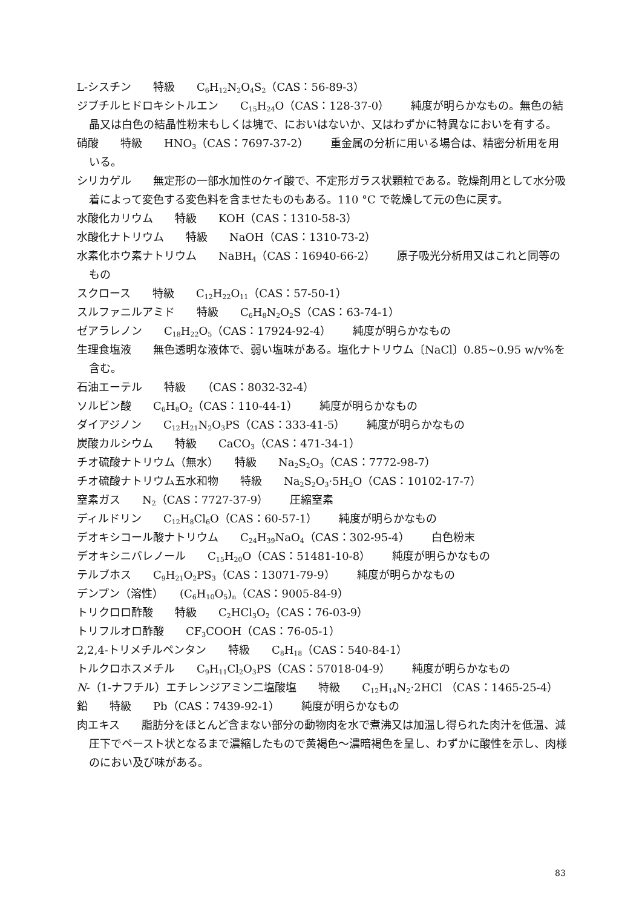L-シスチン　　特級　　C<sub>6</sub>H<sub>12</sub>N<sub>2</sub>O<sub>4</sub>S<sub>2</sub>（CAS：56-89-3）
ジブチルヒドロキシトルエン　　C<sub>15</sub>H<sub>24</sub>O（CAS：128-37-0）　　純度が明らかなもの。無色の結晶又は白色の結晶性粉末もしくは塊で、においはないか、又はわずかに特異なにおいを有する。
硝酸　　特級　　HNO<sub>3</sub>（CAS：7697-37-2）　　重金属の分析に用いる場合は、精密分析用を用いる。
シリカゲル　　無定形の一部水加性のケイ酸で、不定形ガラス状顆粒である。乾燥剤用として水分吸着によって変色する変色料を含ませたものもある。110 °C で乾燥して元の色に戻す。
水酸化カリウム　　特級　　KOH（CAS：1310-58-3）
水酸化ナトリウム　　特級　　NaOH（CAS：1310-73-2）
水素化ホウ素ナトリウム　　NaBH<sub>4</sub>（CAS：16940-66-2）　　原子吸光分析用又はこれと同等のもの
スクロース　　特級　　C<sub>12</sub>H<sub>22</sub>O<sub>11</sub>（CAS：57-50-1）
スルファニルアミド　　特級　　C<sub>6</sub>H<sub>8</sub>N<sub>2</sub>O<sub>2</sub>S（CAS：63-74-1）
ゼアラレノン　　C<sub>18</sub>H<sub>22</sub>O<sub>5</sub>（CAS：17924-92-4）　　純度が明らかなもの
生理食塩液　　無色透明な液体で、弱い塩味がある。塩化ナトリウム〔NaCl〕0.85~0.95 w/v%を含む。
石油エーテル　　特級　　（CAS：8032-32-4）
ソルビン酸　　C<sub>6</sub>H<sub>8</sub>O<sub>2</sub>（CAS：110-44-1）　　純度が明らかなもの
ダイアジノン　　C<sub>12</sub>H<sub>21</sub>N<sub>2</sub>O<sub>3</sub>PS（CAS：333-41-5）　　純度が明らかなもの
炭酸カルシウム　　特級　　CaCO<sub>3</sub>（CAS：471-34-1）
チオ硫酸ナトリウム（無水）　　特級　　Na<sub>2</sub>S<sub>2</sub>O<sub>3</sub>（CAS：7772-98-7）
チオ硫酸ナトリウム五水和物　　特級　　Na<sub>2</sub>S<sub>2</sub>O<sub>3</sub>·5H<sub>2</sub>O（CAS：10102-17-7）
窒素ガス　　N<sub>2</sub>（CAS：7727-37-9）　　圧縮窒素
ディルドリン　　C<sub>12</sub>H<sub>8</sub>Cl<sub>6</sub>O（CAS：60-57-1）　　純度が明らかなもの
デオキシコール酸ナトリウム　　C<sub>24</sub>H<sub>39</sub>NaO<sub>4</sub>（CAS：302-95-4）　　白色粉末
デオキシニバレノール　　C<sub>15</sub>H<sub>20</sub>O（CAS：51481-10-8）　　純度が明らかなもの
テルブホス　　C<sub>9</sub>H<sub>21</sub>O<sub>2</sub>PS<sub>3</sub>（CAS：13071-79-9）　　純度が明らかなもの
デンプン（溶性）　　(C<sub>6</sub>H<sub>10</sub>O<sub>5</sub>)<sub>n</sub>（CAS：9005-84-9）
トリクロロ酢酸　　特級　　C<sub>2</sub>HCl<sub>3</sub>O<sub>2</sub>（CAS：76-03-9）
トリフルオロ酢酸　　CF<sub>3</sub>COOH（CAS：76-05-1）
2,2,4-トリメチルペンタン　　特級　　C<sub>8</sub>H<sub>18</sub>（CAS：540-84-1）
トルクロホスメチル　　C<sub>9</sub>H<sub>11</sub>Cl<sub>2</sub>O<sub>3</sub>PS（CAS：57018-04-9）　　純度が明らかなもの
N-（1-ナフチル）エチレンジアミン二塩酸塩　　特級　　C<sub>12</sub>H<sub>14</sub>N<sub>2</sub>·2HCl （CAS：1465-25-4）
鉛　　特級　　Pb（CAS：7439-92-1）　　純度が明らかなもの
肉エキス　　脂肪分をほとんど含まない部分の動物肉を水で煮沸又は加温し得られた肉汁を低温、減圧下でペースト状となるまで濃縮したもので黄褐色～濃暗褐色を呈し、わずかに酸性を示し、肉様のにおい及び味がある。
83